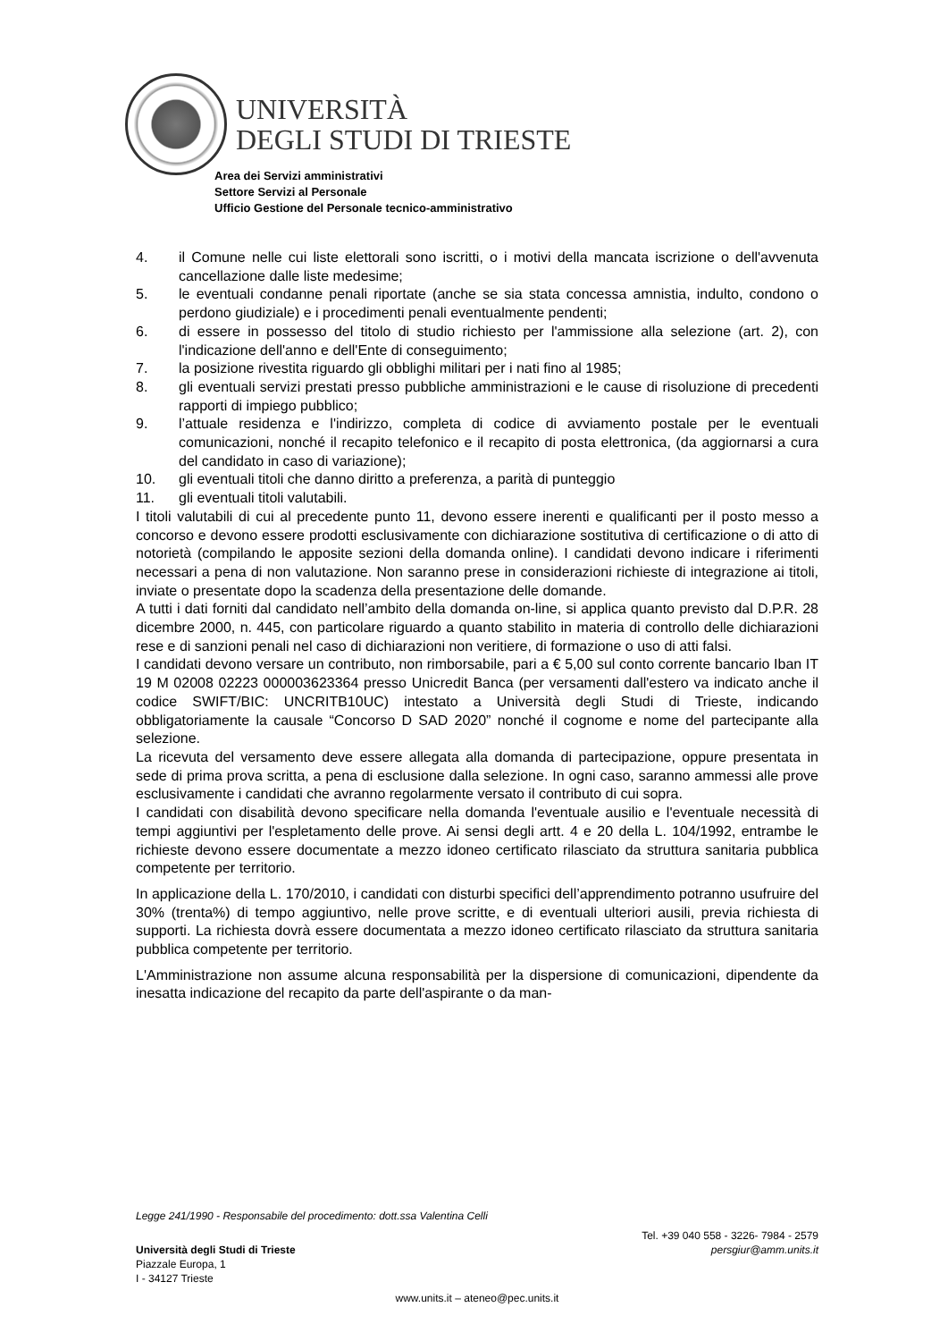UNIVERSITÀ
DEGLI STUDI DI TRIESTE
Area dei Servizi amministrativi
Settore Servizi al Personale
Ufficio Gestione del Personale tecnico-amministrativo
4. il Comune nelle cui liste elettorali sono iscritti, o i motivi della mancata iscrizione o dell'avvenuta cancellazione dalle liste medesime;
5. le eventuali condanne penali riportate (anche se sia stata concessa amnistia, indulto, condono o perdono giudiziale) e i procedimenti penali eventualmente pendenti;
6. di essere in possesso del titolo di studio richiesto per l'ammissione alla selezione (art. 2), con l'indicazione dell'anno e dell'Ente di conseguimento;
7. la posizione rivestita riguardo gli obblighi militari per i nati fino al 1985;
8. gli eventuali servizi prestati presso pubbliche amministrazioni e le cause di risoluzione di precedenti rapporti di impiego pubblico;
9. l’attuale residenza e l'indirizzo, completa di codice di avviamento postale per le eventuali comunicazioni, nonché il recapito telefonico e il recapito di posta elettronica, (da aggiornarsi a cura del candidato in caso di variazione);
10. gli eventuali titoli che danno diritto a preferenza, a parità di punteggio
11. gli eventuali titoli valutabili.
I titoli valutabili di cui al precedente punto 11, devono essere inerenti e qualificanti per il posto messo a concorso e devono essere prodotti esclusivamente con dichiarazione sostitutiva di certificazione o di atto di notorietà (compilando le apposite sezioni della domanda online). I candidati devono indicare i riferimenti necessari a pena di non valutazione. Non saranno prese in considerazioni richieste di integrazione ai titoli, inviate o presentate dopo la scadenza della presentazione delle domande.
A tutti i dati forniti dal candidato nell’ambito della domanda on-line, si applica quanto previsto dal D.P.R. 28 dicembre 2000, n. 445, con particolare riguardo a quanto stabilito in materia di controllo delle dichiarazioni rese e di sanzioni penali nel caso di dichiarazioni non veritiere, di formazione o uso di atti falsi.
I candidati devono versare un contributo, non rimborsabile, pari a € 5,00 sul conto corrente bancario Iban IT 19 M 02008 02223 000003623364 presso Unicredit Banca (per versamenti dall'estero va indicato anche il codice SWIFT/BIC: UNCRITB10UC) intestato a Università degli Studi di Trieste, indicando obbligatoriamente la causale “Concorso D SAD 2020” nonché il cognome e nome del partecipante alla selezione.
La ricevuta del versamento deve essere allegata alla domanda di partecipazione, oppure presentata in sede di prima prova scritta, a pena di esclusione dalla selezione. In ogni caso, saranno ammessi alle prove esclusivamente i candidati che avranno regolarmente versato il contributo di cui sopra.
I candidati con disabilità devono specificare nella domanda l'eventuale ausilio e l'eventuale necessità di tempi aggiuntivi per l'espletamento delle prove. Ai sensi degli artt. 4 e 20 della L. 104/1992, entrambe le richieste devono essere documentate a mezzo idoneo certificato rilasciato da struttura sanitaria pubblica competente per territorio.
In applicazione della L. 170/2010, i candidati con disturbi specifici dell’apprendimento potranno usufruire del 30% (trenta%) di tempo aggiuntivo, nelle prove scritte, e di eventuali ulteriori ausili, previa richiesta di supporti. La richiesta dovrà essere documentata a mezzo idoneo certificato rilasciato da struttura sanitaria pubblica competente per territorio.
L'Amministrazione non assume alcuna responsabilità per la dispersione di comunicazioni, dipendente da inesatta indicazione del recapito da parte dell'aspirante o da man-
Legge 241/1990 - Responsabile del procedimento: dott.ssa Valentina Celli
Università degli Studi di Trieste
Piazzale Europa, 1
I - 34127 Trieste
Tel. +39 040 558 - 3226- 7984 - 2579
persgiur@amm.units.it
www.units.it – ateneo@pec.units.it